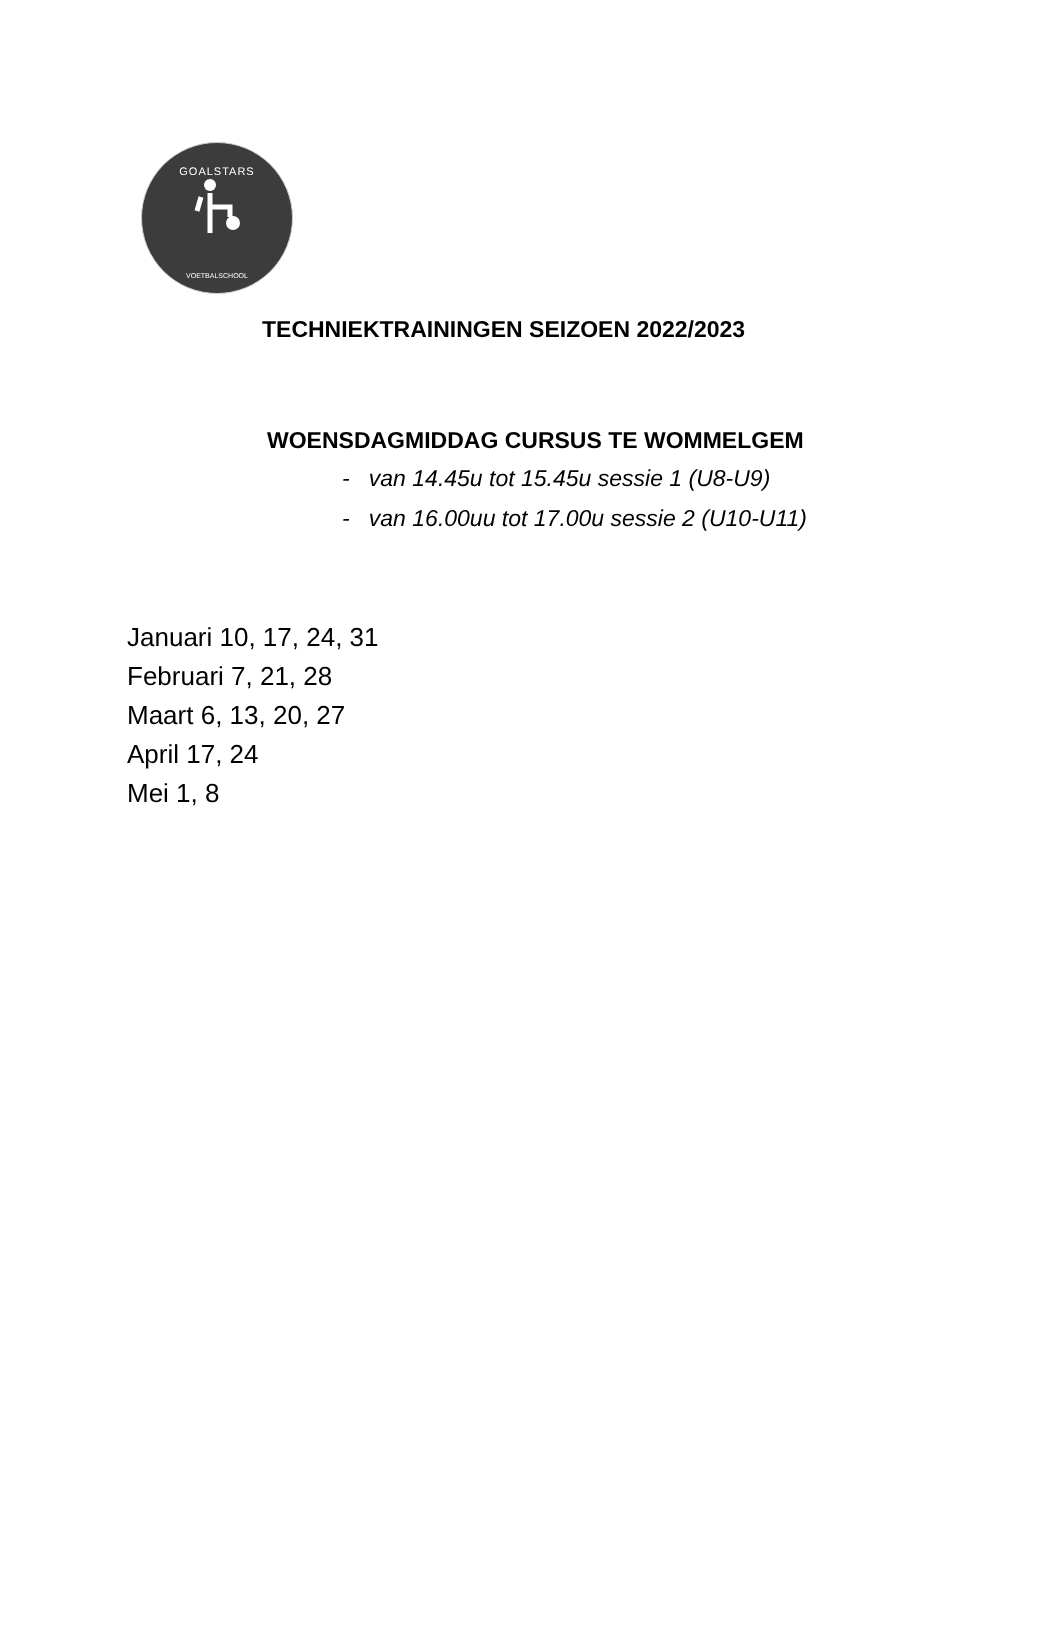GOALSTARS
VOETBALSCHOOL
TECHNIEKTRAININGEN SEIZOEN 2022/2023
WOENSDAGMIDDAG CURSUS TE WOMMELGEM
- van 14.45u tot 15.45u sessie 1 (U8-U9)
- van 16.00uu tot 17.00u sessie 2 (U10-U11)
Januari 10, 17, 24, 31
Februari 7, 21, 28
Maart 6, 13, 20, 27
April 17, 24
Mei 1, 8